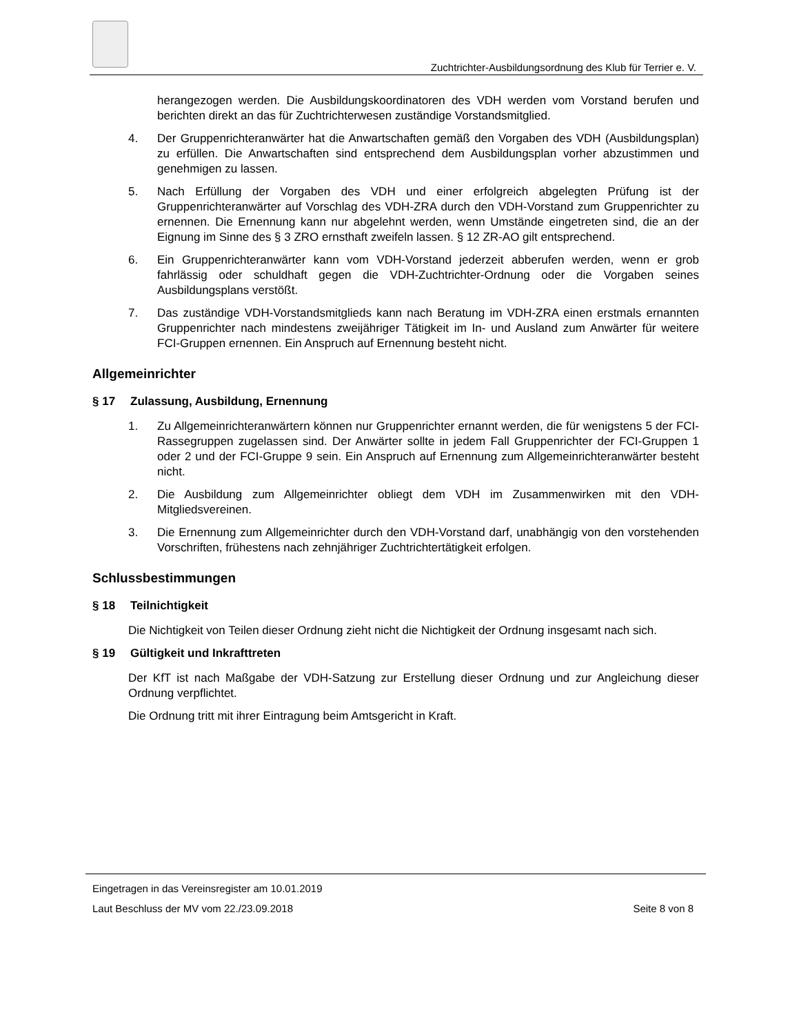Zuchtrichter-Ausbildungsordnung des Klub für Terrier e. V.
herangezogen werden. Die Ausbildungskoordinatoren des VDH werden vom Vorstand berufen und berichten direkt an das für Zuchtrichterwesen zuständige Vorstandsmitglied.
4. Der Gruppenrichteranwärter hat die Anwartschaften gemäß den Vorgaben des VDH (Ausbildungsplan) zu erfüllen. Die Anwartschaften sind entsprechend dem Ausbildungsplan vorher abzustimmen und genehmigen zu lassen.
5. Nach Erfüllung der Vorgaben des VDH und einer erfolgreich abgelegten Prüfung ist der Gruppenrichteranwärter auf Vorschlag des VDH-ZRA durch den VDH-Vorstand zum Gruppenrichter zu ernennen. Die Ernennung kann nur abgelehnt werden, wenn Umstände eingetreten sind, die an der Eignung im Sinne des § 3 ZRO ernsthaft zweifeln lassen. § 12 ZR-AO gilt entsprechend.
6. Ein Gruppenrichteranwärter kann vom VDH-Vorstand jederzeit abberufen werden, wenn er grob fahrlässig oder schuldhaft gegen die VDH-Zuchtrichter-Ordnung oder die Vorgaben seines Ausbildungsplans verstößt.
7. Das zuständige VDH-Vorstandsmitglieds kann nach Beratung im VDH-ZRA einen erstmals ernannten Gruppenrichter nach mindestens zweijähriger Tätigkeit im In- und Ausland zum Anwärter für weitere FCI-Gruppen ernennen. Ein Anspruch auf Ernennung besteht nicht.
Allgemeinrichter
§ 17 Zulassung, Ausbildung, Ernennung
1. Zu Allgemeinrichteranwärtern können nur Gruppenrichter ernannt werden, die für wenigstens 5 der FCI-Rassegruppen zugelassen sind. Der Anwärter sollte in jedem Fall Gruppenrichter der FCI-Gruppen 1 oder 2 und der FCI-Gruppe 9 sein. Ein Anspruch auf Ernennung zum Allgemeinrichteranwärter besteht nicht.
2. Die Ausbildung zum Allgemeinrichter obliegt dem VDH im Zusammenwirken mit den VDH-Mitgliedsvereinen.
3. Die Ernennung zum Allgemeinrichter durch den VDH-Vorstand darf, unabhängig von den vorstehenden Vorschriften, frühestens nach zehnjähriger Zuchtrichtertätigkeit erfolgen.
Schlussbestimmungen
§ 18 Teilnichtigkeit
Die Nichtigkeit von Teilen dieser Ordnung zieht nicht die Nichtigkeit der Ordnung insgesamt nach sich.
§ 19 Gültigkeit und Inkrafttreten
Der KfT ist nach Maßgabe der VDH-Satzung zur Erstellung dieser Ordnung und zur Angleichung dieser Ordnung verpflichtet.
Die Ordnung tritt mit ihrer Eintragung beim Amtsgericht in Kraft.
Eingetragen in das Vereinsregister am 10.01.2019
Laut Beschluss der MV vom 22./23.09.2018 Seite 8 von 8